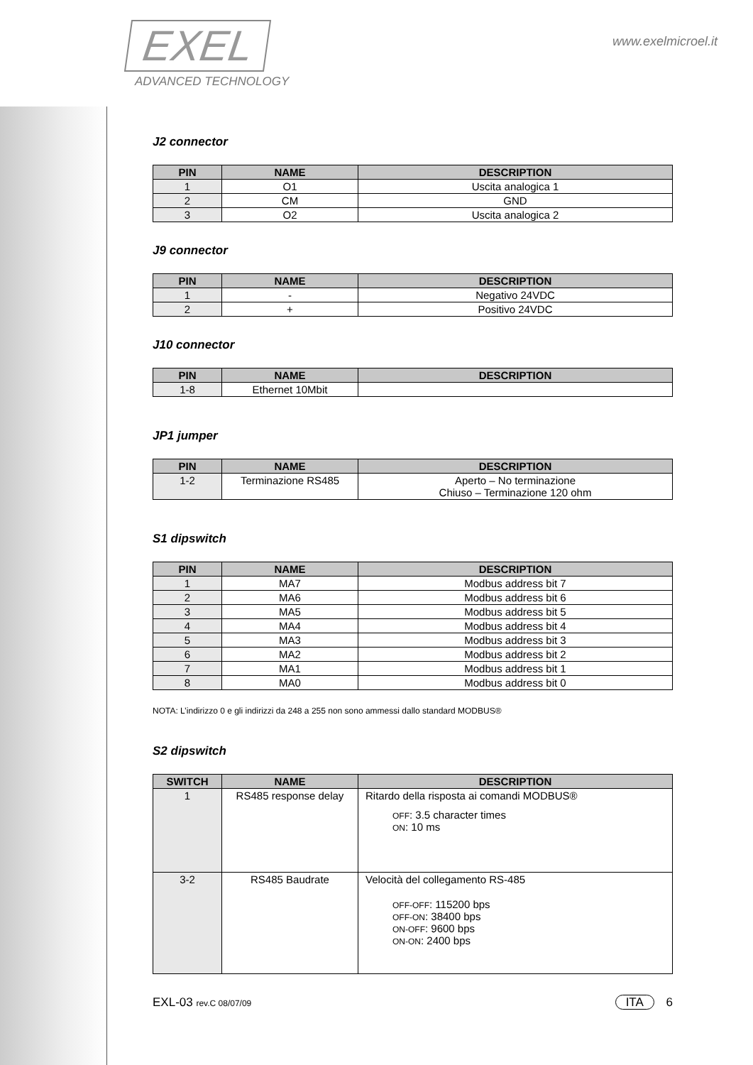EXEL
ADVANCED TECHNOLOGY
www.exelmicroel.it
J2 connector
| PIN | NAME | DESCRIPTION |
| --- | --- | --- |
| 1 | O1 | Uscita analogica 1 |
| 2 | CM | GND |
| 3 | O2 | Uscita analogica 2 |
J9 connector
| PIN | NAME | DESCRIPTION |
| --- | --- | --- |
| 1 | - | Negativo 24VDC |
| 2 | + | Positivo 24VDC |
J10 connector
| PIN | NAME | DESCRIPTION |
| --- | --- | --- |
| 1-8 | Ethernet 10Mbit | |
JP1 jumper
| PIN | NAME | DESCRIPTION |
| --- | --- | --- |
| 1-2 | Terminazione RS485 | Aperto – No terminazione Chiuso – Terminazione 120 ohm |
S1 dipswitch
| PIN | NAME | DESCRIPTION |
| --- | --- | --- |
| 1 | MA7 | Modbus address bit 7 |
| 2 | MA6 | Modbus address bit 6 |
| 3 | MA5 | Modbus address bit 5 |
| 4 | MA4 | Modbus address bit 4 |
| 5 | MA3 | Modbus address bit 3 |
| 6 | MA2 | Modbus address bit 2 |
| 7 | MA1 | Modbus address bit 1 |
| 8 | MA0 | Modbus address bit 0 |
NOTA: L’indirizzo 0 e gli indirizzi da 248 a 255 non sono ammessi dallo standard MODBUS®
S2 dipswitch
| SWITCH | NAME | DESCRIPTION |
| --- | --- | --- |
| 1 | RS485 response delay | Ritardo della risposta ai comandi MODBUS® OFF : 3.5 character times ON : 10 ms |
| 3-2 | RS485 Baudrate | Velocità del collegamento RS-485 OFF-OFF : 115200 bps OFF-ON : 38400 bps ON-OFF : 9600 bps ON-ON : 2400 bps |
EXL-03 rev.C 08/07/09 ITA 6